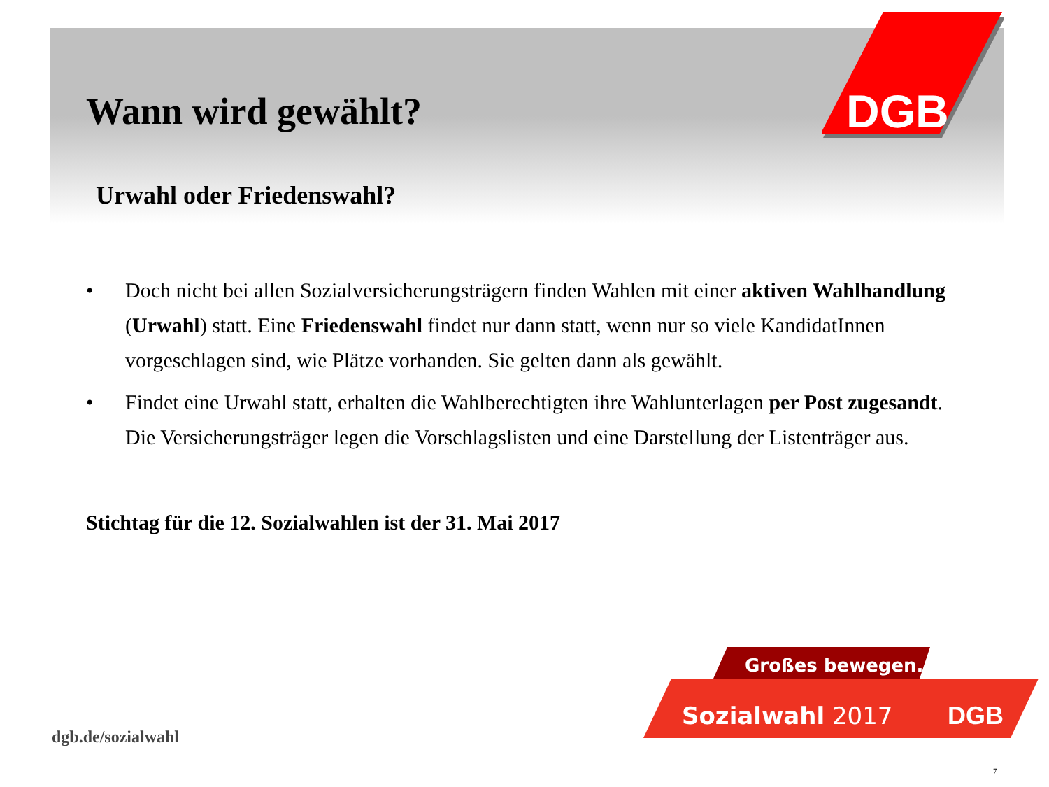DGB
Wann wird gewählt?
Urwahl oder Friedenswahl?
• Doch nicht bei allen Sozialversicherungsträgern finden Wahlen mit einer aktiven Wahlhandlung (Urwahl) statt. Eine Friedenswahl findet nur dann statt, wenn nur so viele KandidatInnen vorgeschlagen sind, wie Plätze vorhanden. Sie gelten dann als gewählt.
• Findet eine Urwahl statt, erhalten die Wahlberechtigten ihre Wahlunterlagen per Post zugesandt. Die Versicherungsträger legen die Vorschlagslisten und eine Darstellung der Listenträger aus.
Stichtag für die 12. Sozialwahlen ist der 31. Mai 2017
Großes bewegen.
Sozialwahl 2017
DGB
dgb.de/sozialwahl
7